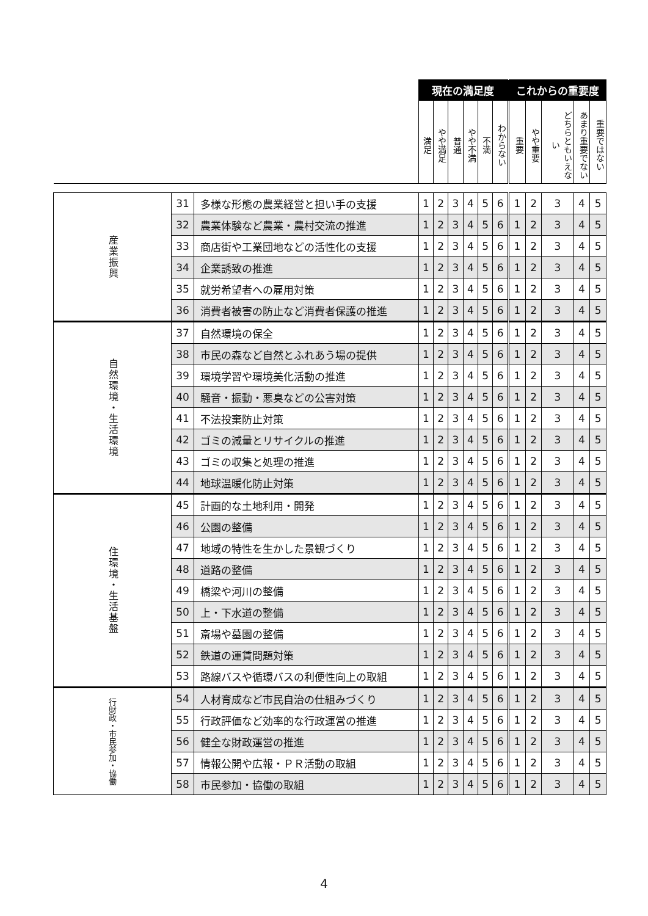| | | | 現在の満足度 | | | | | | これからの重要度 | | | | |
| --- | --- | --- | --- | --- | --- | --- | --- | --- | --- | --- | --- | --- | --- |
| | | | 満足 | やや満足 | 普通 | やや不満 | 不満 | わからない | 重要 | やや重要 | どちらともいえない | あまり重要でない | 重要ではない |
| 産業振興 | 31 | 多様な形態の農業経営と担い手の支援 | 1 | 2 | 3 | 4 | 5 | 6 | 1 | 2 | 3 | 4 | 5 |
| | 32 | 農業体験など農業・農村交流の推進 | 1 | 2 | 3 | 4 | 5 | 6 | 1 | 2 | 3 | 4 | 5 |
| | 33 | 商店街や工業団地などの活性化の支援 | 1 | 2 | 3 | 4 | 5 | 6 | 1 | 2 | 3 | 4 | 5 |
| | 34 | 企業誘致の推進 | 1 | 2 | 3 | 4 | 5 | 6 | 1 | 2 | 3 | 4 | 5 |
| | 35 | 就労希望者への雇用対策 | 1 | 2 | 3 | 4 | 5 | 6 | 1 | 2 | 3 | 4 | 5 |
| | 36 | 消費者被害の防止など消費者保護の推進 | 1 | 2 | 3 | 4 | 5 | 6 | 1 | 2 | 3 | 4 | 5 |
| 自然環境・生活環境 | 37 | 自然環境の保全 | 1 | 2 | 3 | 4 | 5 | 6 | 1 | 2 | 3 | 4 | 5 |
| | 38 | 市民の森など自然とふれあう場の提供 | 1 | 2 | 3 | 4 | 5 | 6 | 1 | 2 | 3 | 4 | 5 |
| | 39 | 環境学習や環境美化活動の推進 | 1 | 2 | 3 | 4 | 5 | 6 | 1 | 2 | 3 | 4 | 5 |
| | 40 | 騒音・振動・悪臭などの公害対策 | 1 | 2 | 3 | 4 | 5 | 6 | 1 | 2 | 3 | 4 | 5 |
| | 41 | 不法投棄防止対策 | 1 | 2 | 3 | 4 | 5 | 6 | 1 | 2 | 3 | 4 | 5 |
| | 42 | ゴミの減量とリサイクルの推進 | 1 | 2 | 3 | 4 | 5 | 6 | 1 | 2 | 3 | 4 | 5 |
| | 43 | ゴミの収集と処理の推進 | 1 | 2 | 3 | 4 | 5 | 6 | 1 | 2 | 3 | 4 | 5 |
| | 44 | 地球温暖化防止対策 | 1 | 2 | 3 | 4 | 5 | 6 | 1 | 2 | 3 | 4 | 5 |
| 住環境・生活基盤 | 45 | 計画的な土地利用・開発 | 1 | 2 | 3 | 4 | 5 | 6 | 1 | 2 | 3 | 4 | 5 |
| | 46 | 公園の整備 | 1 | 2 | 3 | 4 | 5 | 6 | 1 | 2 | 3 | 4 | 5 |
| | 47 | 地域の特性を生かした景観づくり | 1 | 2 | 3 | 4 | 5 | 6 | 1 | 2 | 3 | 4 | 5 |
| | 48 | 道路の整備 | 1 | 2 | 3 | 4 | 5 | 6 | 1 | 2 | 3 | 4 | 5 |
| | 49 | 橋梁や河川の整備 | 1 | 2 | 3 | 4 | 5 | 6 | 1 | 2 | 3 | 4 | 5 |
| | 50 | 上・下水道の整備 | 1 | 2 | 3 | 4 | 5 | 6 | 1 | 2 | 3 | 4 | 5 |
| | 51 | 斎場や墓園の整備 | 1 | 2 | 3 | 4 | 5 | 6 | 1 | 2 | 3 | 4 | 5 |
| | 52 | 鉄道の運賃問題対策 | 1 | 2 | 3 | 4 | 5 | 6 | 1 | 2 | 3 | 4 | 5 |
| | 53 | 路線バスや循環バスの利便性向上の取組 | 1 | 2 | 3 | 4 | 5 | 6 | 1 | 2 | 3 | 4 | 5 |
| 行財政・市民参加・協働 | 54 | 人材育成など市民自治の仕組みづくり | 1 | 2 | 3 | 4 | 5 | 6 | 1 | 2 | 3 | 4 | 5 |
| | 55 | 行政評価など効率的な行政運営の推進 | 1 | 2 | 3 | 4 | 5 | 6 | 1 | 2 | 3 | 4 | 5 |
| | 56 | 健全な財政運営の推進 | 1 | 2 | 3 | 4 | 5 | 6 | 1 | 2 | 3 | 4 | 5 |
| | 57 | 情報公開や広報・ＰＲ活動の取組 | 1 | 2 | 3 | 4 | 5 | 6 | 1 | 2 | 3 | 4 | 5 |
| | 58 | 市民参加・協働の取組 | 1 | 2 | 3 | 4 | 5 | 6 | 1 | 2 | 3 | 4 | 5 |
4